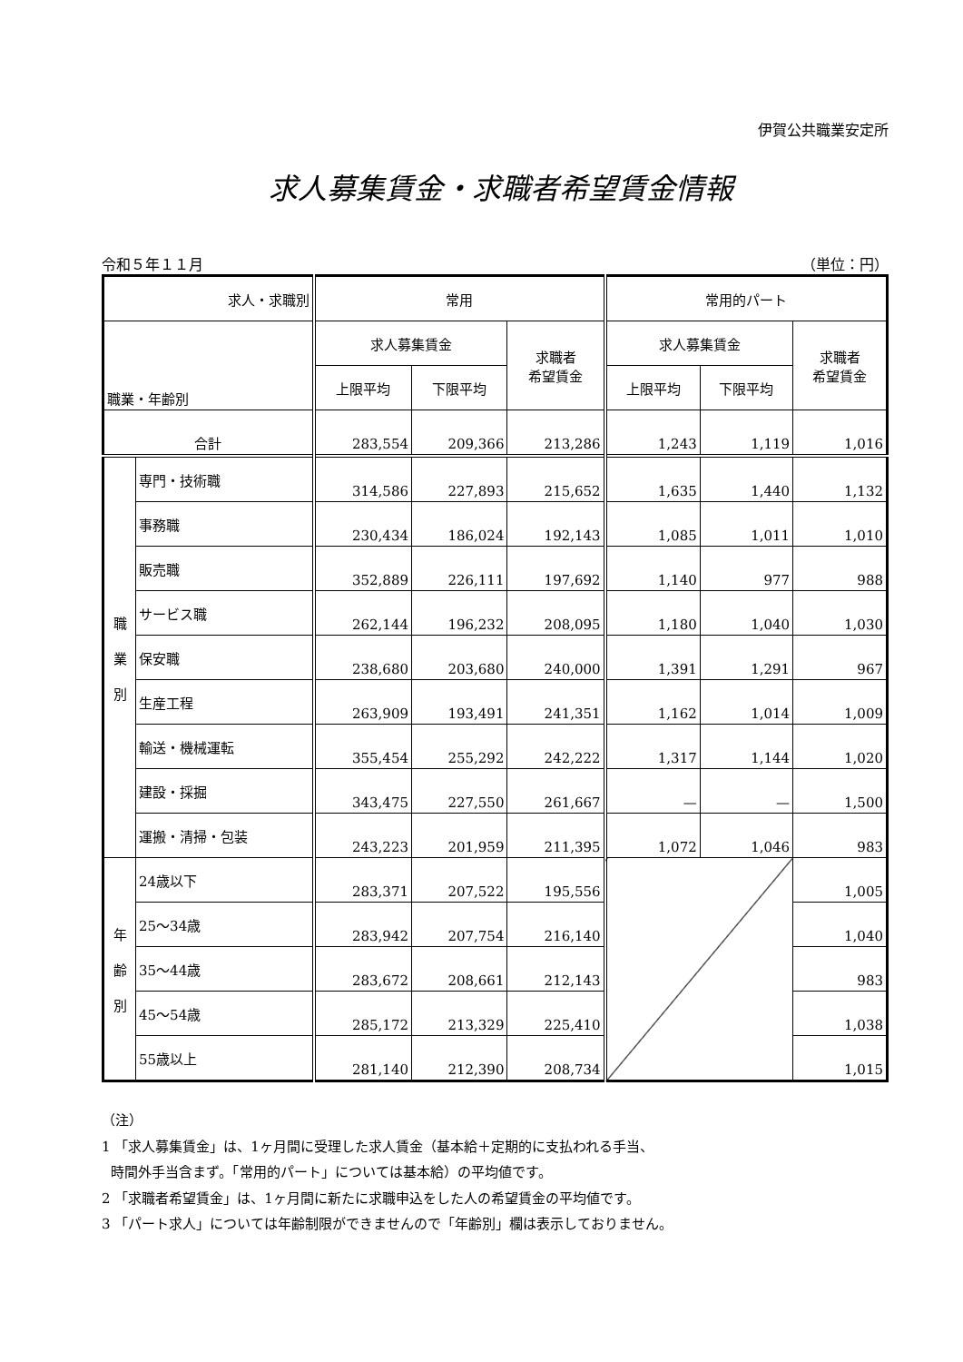伊賀公共職業安定所
求人募集賃金・求職者希望賃金情報
令和５年１１月 （単位：円）
| 求人・求職別 | | 常用 | | | 常用的パート | | |
| --- | --- | --- | --- | --- | --- | --- | --- |
| 職業・年齢別 | | 求人募集賃金 | | 求職者 希望賃金 | 求人募集賃金 | | 求職者 希望賃金 |
| | | 上限平均 | 下限平均 | | 上限平均 | 下限平均 | |
| 合計 | | 283,554 | 209,366 | 213,286 | 1,243 | 1,119 | 1,016 |
| 職 業 別 | 専門・技術職 | 314,586 | 227,893 | 215,652 | 1,635 | 1,440 | 1,132 |
| | 事務職 | 230,434 | 186,024 | 192,143 | 1,085 | 1,011 | 1,010 |
| | 販売職 | 352,889 | 226,111 | 197,692 | 1,140 | 977 | 988 |
| | サービス職 | 262,144 | 196,232 | 208,095 | 1,180 | 1,040 | 1,030 |
| | 保安職 | 238,680 | 203,680 | 240,000 | 1,391 | 1,291 | 967 |
| | 生産工程 | 263,909 | 193,491 | 241,351 | 1,162 | 1,014 | 1,009 |
| | 輸送・機械運転 | 355,454 | 255,292 | 242,222 | 1,317 | 1,144 | 1,020 |
| | 建設・採掘 | 343,475 | 227,550 | 261,667 | — | — | 1,500 |
| | 運搬・清掃・包装 | 243,223 | 201,959 | 211,395 | 1,072 | 1,046 | 983 |
| 年 齢 別 | 24歳以下 | 283,371 | 207,522 | 195,556 | | | 1,005 |
| | 25～34歳 | 283,942 | 207,754 | 216,140 | | | 1,040 |
| | 35～44歳 | 283,672 | 208,661 | 212,143 | | | 983 |
| | 45～54歳 | 285,172 | 213,329 | 225,410 | | | 1,038 |
| | 55歳以上 | 281,140 | 212,390 | 208,734 | | | 1,015 |
（注）
1 「求人募集賃金」は、1ヶ月間に受理した求人賃金（基本給＋定期的に支払われる手当、
時間外手当含まず。「常用的パート」については基本給）の平均値です。
2 「求職者希望賃金」は、1ヶ月間に新たに求職申込をした人の希望賃金の平均値です。
3 「パート求人」については年齢制限ができませんので「年齢別」欄は表示しておりません。